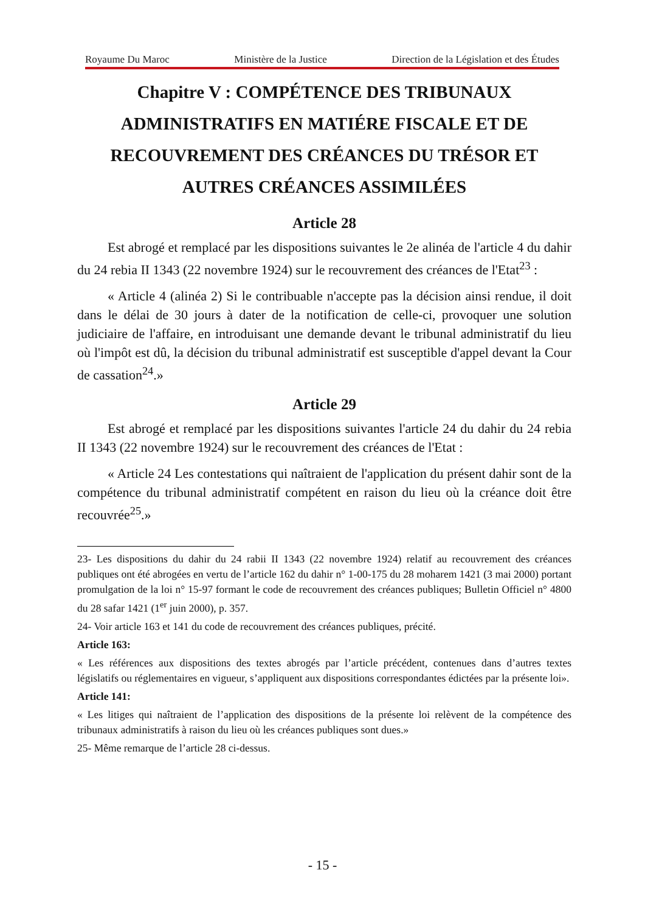Royaume Du Maroc Ministère de la Justice Direction de la Législation et des Études
Chapitre V : COMPÉTENCE DES TRIBUNAUX ADMINISTRATIFS EN MATIÉRE FISCALE ET DE RECOUVREMENT DES CRÉANCES DU TRÉSOR ET AUTRES CRÉANCES ASSIMILÉES
Article 28
Est abrogé et remplacé par les dispositions suivantes le 2e alinéa de l'article 4 du dahir du 24 rebia II 1343 (22 novembre 1924) sur le recouvrement des créances de l'Etat<sup>23</sup> :
« Article 4 (alinéa 2) Si le contribuable n'accepte pas la décision ainsi rendue, il doit dans le délai de 30 jours à dater de la notification de celle-ci, provoquer une solution judiciaire de l'affaire, en introduisant une demande devant le tribunal administratif du lieu où l'impôt est dû, la décision du tribunal administratif est susceptible d'appel devant la Cour de cassation<sup>24</sup>.»
Article 29
Est abrogé et remplacé par les dispositions suivantes l'article 24 du dahir du 24 rebia II 1343 (22 novembre 1924) sur le recouvrement des créances de l'Etat :
« Article 24 Les contestations qui naîtraient de l'application du présent dahir sont de la compétence du tribunal administratif compétent en raison du lieu où la créance doit être recouvrée<sup>25</sup>.»
23- Les dispositions du dahir du 24 rabii II 1343 (22 novembre 1924) relatif au recouvrement des créances publiques ont été abrogées en vertu de l’article 162 du dahir n° 1-00-175 du 28 moharem 1421 (3 mai 2000) portant promulgation de la loi n° 15-97 formant le code de recouvrement des créances publiques; Bulletin Officiel n° 4800 du 28 safar 1421 (1<sup>er</sup> juin 2000), p. 357.
24- Voir article 163 et 141 du code de recouvrement des créances publiques, précité.
Article 163:
« Les références aux dispositions des textes abrogés par l’article précédent, contenues dans d’autres textes législatifs ou réglementaires en vigueur, s’appliquent aux dispositions correspondantes édictées par la présente loi».
Article 141:
« Les litiges qui naîtraient de l’application des dispositions de la présente loi relèvent de la compétence des tribunaux administratifs à raison du lieu où les créances publiques sont dues.»
25- Même remarque de l’article 28 ci-dessus.
- 15 -